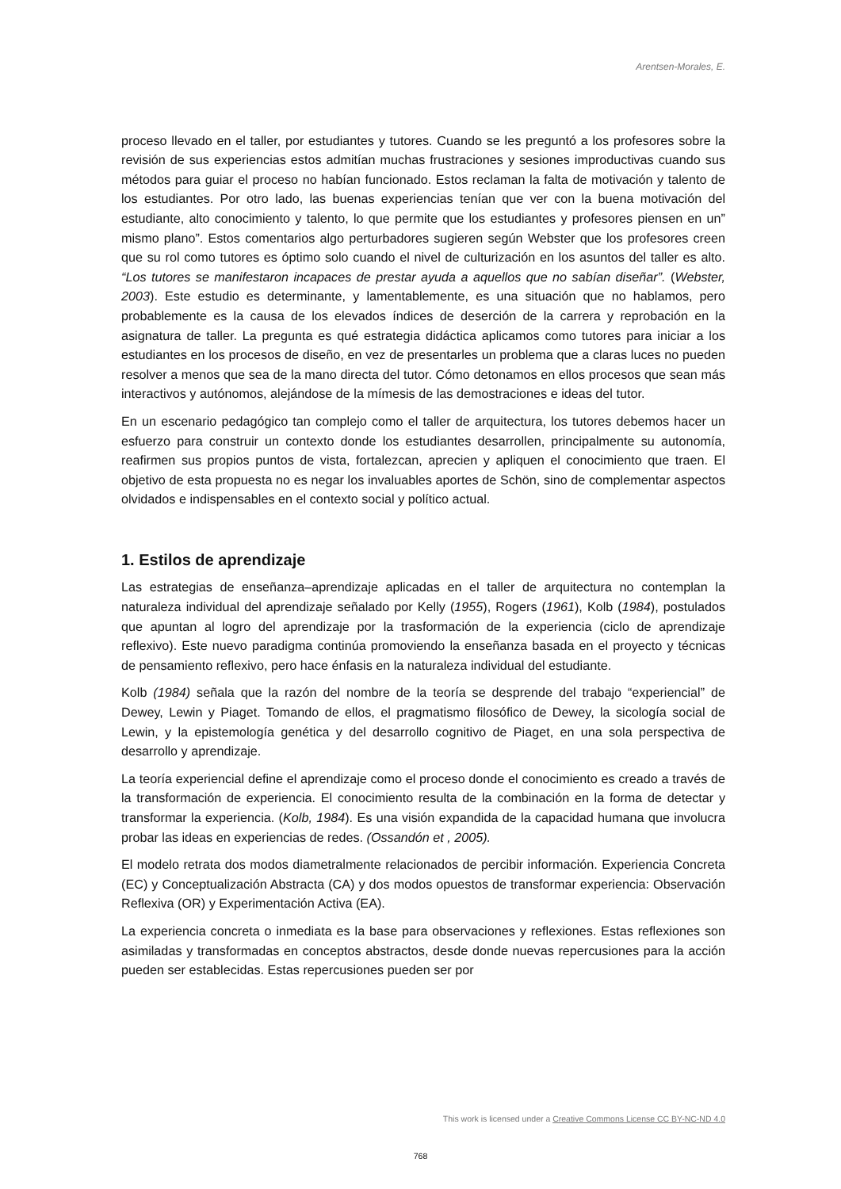Arentsen-Morales, E.
proceso llevado en el taller, por estudiantes y tutores. Cuando se les preguntó a los profesores sobre la revisión de sus experiencias estos admitían muchas frustraciones y sesiones improductivas cuando sus métodos para guiar el proceso no habían funcionado. Estos reclaman la falta de motivación y talento de los estudiantes. Por otro lado, las buenas experiencias tenían que ver con la buena motivación del estudiante, alto conocimiento y talento, lo que permite que los estudiantes y profesores piensen en un” mismo plano”. Estos comentarios algo perturbadores sugieren según Webster que los profesores creen que su rol como tutores es óptimo solo cuando el nivel de culturización en los asuntos del taller es alto. “Los tutores se manifestaron incapaces de prestar ayuda a aquellos que no sabían diseñar”. (Webster, 2003). Este estudio es determinante, y lamentablemente, es una situación que no hablamos, pero probablemente es la causa de los elevados índices de deserción de la carrera y reprobación en la asignatura de taller. La pregunta es qué estrategia didáctica aplicamos como tutores para iniciar a los estudiantes en los procesos de diseño, en vez de presentarles un problema que a claras luces no pueden resolver a menos que sea de la mano directa del tutor. Cómo detonamos en ellos procesos que sean más interactivos y autónomos, alejándose de la mímesis de las demostraciones e ideas del tutor.
En un escenario pedagógico tan complejo como el taller de arquitectura, los tutores debemos hacer un esfuerzo para construir un contexto donde los estudiantes desarrollen, principalmente su autonomía, reafirmen sus propios puntos de vista, fortalezcan, aprecien y apliquen el conocimiento que traen. El objetivo de esta propuesta no es negar los invaluables aportes de Schön, sino de complementar aspectos olvidados e indispensables en el contexto social y político actual.
1. Estilos de aprendizaje
Las estrategias de enseñanza–aprendizaje aplicadas en el taller de arquitectura no contemplan la naturaleza individual del aprendizaje señalado por Kelly (1955), Rogers (1961), Kolb (1984), postulados que apuntan al logro del aprendizaje por la trasformación de la experiencia (ciclo de aprendizaje reflexivo). Este nuevo paradigma continúa promoviendo la enseñanza basada en el proyecto y técnicas de pensamiento reflexivo, pero hace énfasis en la naturaleza individual del estudiante.
Kolb (1984) señala que la razón del nombre de la teoría se desprende del trabajo “experiencial” de Dewey, Lewin y Piaget. Tomando de ellos, el pragmatismo filosófico de Dewey, la sicología social de Lewin, y la epistemología genética y del desarrollo cognitivo de Piaget, en una sola perspectiva de desarrollo y aprendizaje.
La teoría experiencial define el aprendizaje como el proceso donde el conocimiento es creado a través de la transformación de experiencia. El conocimiento resulta de la combinación en la forma de detectar y transformar la experiencia. (Kolb, 1984). Es una visión expandida de la capacidad humana que involucra probar las ideas en experiencias de redes. (Ossandón et , 2005).
El modelo retrata dos modos diametralmente relacionados de percibir información. Experiencia Concreta (EC) y Conceptualización Abstracta (CA) y dos modos opuestos de transformar experiencia: Observación Reflexiva (OR) y Experimentación Activa (EA).
La experiencia concreta o inmediata es la base para observaciones y reflexiones. Estas reflexiones son asimiladas y transformadas en conceptos abstractos, desde donde nuevas repercusiones para la acción pueden ser establecidas. Estas repercusiones pueden ser por
This work is licensed under a Creative Commons License CC BY-NC-ND 4.0
768